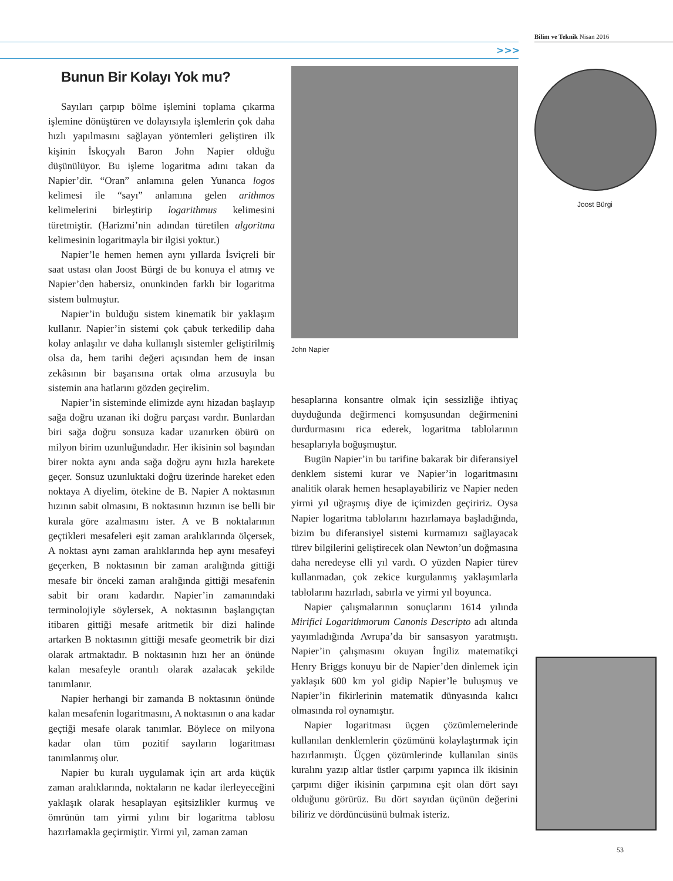Bilim ve Teknik Nisan 2016
>>>
Bunun Bir Kolayı Yok mu?
Sayıları çarpıp bölme işlemini toplama çıkarma işlemine dönüştüren ve dolayısıyla işlemlerin çok daha hızlı yapılmasını sağlayan yöntemleri geliştiren ilk kişinin İskoçyalı Baron John Napier olduğu düşünülüyor. Bu işleme logaritma adını takan da Napier’dir. “Oran” anlamına gelen Yunanca logos kelimesi ile “sayı” anlamına gelen arithmos kelimelerini birleştirip logarithmus kelimesini türetmiştir. (Harizmi’nin adından türetilen algoritma kelimesinin logaritmayla bir ilgisi yoktur.)
Napier’le hemen hemen aynı yıllarda İsviçreli bir saat ustası olan Joost Bürgi de bu konuya el atmış ve Napier’den habersiz, onunkinden farklı bir logaritma sistem bulmuştur.
Napier’in bulduğu sistem kinematik bir yaklaşım kullanır. Napier’in sistemi çok çabuk terkedilip daha kolay anlaşılır ve daha kullanışlı sistemler geliştirilmiş olsa da, hem tarihi değeri açısından hem de insan zekâsının bir başarısına ortak olma arzusuyla bu sistemin ana hatlarını gözden geçirelim.
Napier’in sisteminde elimizde aynı hizadan başlayıp sağa doğru uzanan iki doğru parçası vardır. Bunlardan biri sağa doğru sonsuza kadar uzanırken öbürü on milyon birim uzunluğundadır. Her ikisinin sol başından birer nokta aynı anda sağa doğru aynı hızla harekete geçer. Sonsuz uzunluktaki doğru üzerinde hareket eden noktaya A diyelim, ötekine de B. Napier A noktasının hızının sabit olmasını, B noktasının hızının ise belli bir kurala göre azalmasını ister. A ve B noktalarının geçtikleri mesafeleri eşit zaman aralıklarında ölçersek, A noktası aynı zaman aralıklarında hep aynı mesafeyi geçerken, B noktasının bir zaman aralığında gittiği mesafe bir önceki zaman aralığında gittiği mesafenin sabit bir oranı kadardır. Napier’in zamanındaki terminolojiyle söylersek, A noktasının başlangıçtan itibaren gittiği mesafe aritmetik bir dizi halinde artarken B noktasının gittiği mesafe geometrik bir dizi olarak artmaktadır. B noktasının hızı her an önünde kalan mesafeyle orantılı olarak azalacak şekilde tanımlanır.
Napier herhangi bir zamanda B noktasının önünde kalan mesafenin logaritmasını, A noktasının o ana kadar geçtiği mesafe olarak tanımlar. Böylece on milyona kadar olan tüm pozitif sayıların logaritması tanımlanmış olur.
Napier bu kuralı uygulamak için art arda küçük zaman aralıklarında, noktaların ne kadar ilerleyeceğini yaklaşık olarak hesaplayan eşitsizlikler kurmuş ve ömrünün tam yirmi yılını bir logaritma tablosu hazırlamakla geçirmiştir. Yirmi yıl, zaman zaman
John Napier
hesaplarına konsantre olmak için sessizliğe ihtiyaç duyduğunda değirmenci komşusundan değirmenini durdurmasını rica ederek, logaritma tablolarının hesaplarıyla boğuşmuştur.
Bugün Napier’in bu tarifine bakarak bir diferansiyel denklem sistemi kurar ve Napier’in logaritmasını analitik olarak hemen hesaplayabiliriz ve Napier neden yirmi yıl uğraşmış diye de içimizden geçiririz. Oysa Napier logaritma tablolarını hazırlamaya başladığında, bizim bu diferansiyel sistemi kurmamızı sağlayacak türev bilgilerini geliştirecek olan Newton’un doğmasına daha neredeyse elli yıl vardı. O yüzden Napier türev kullanmadan, çok zekice kurgulanmış yaklaşımlarla tablolarını hazırladı, sabırla ve yirmi yıl boyunca.
Napier çalışmalarının sonuçlarını 1614 yılında Mirifici Logarithmorum Canonis Descripto adı altında yayımladığında Avrupa’da bir sansasyon yaratmıştı. Napier’in çalışmasını okuyan İngiliz matematikçi Henry Briggs konuyu bir de Napier’den dinlemek için yaklaşık 600 km yol gidip Napier’le buluşmuş ve Napier’in fikirlerinin matematik dünyasında kalıcı olmasında rol oynamıştır.
Napier logaritması üçgen çözümlemelerinde kullanılan denklemlerin çözümünü kolaylaştırmak için hazırlanmıştı. Üçgen çözümlerinde kullanılan sinüs kuralını yazıp altlar üstler çarpımı yapınca ilk ikisinin çarpımı diğer ikisinin çarpımına eşit olan dört sayı olduğunu görürüz. Bu dört sayıdan üçünün değerini biliriz ve dördüncüsünü bulmak isteriz.
Joost Bürgi
53